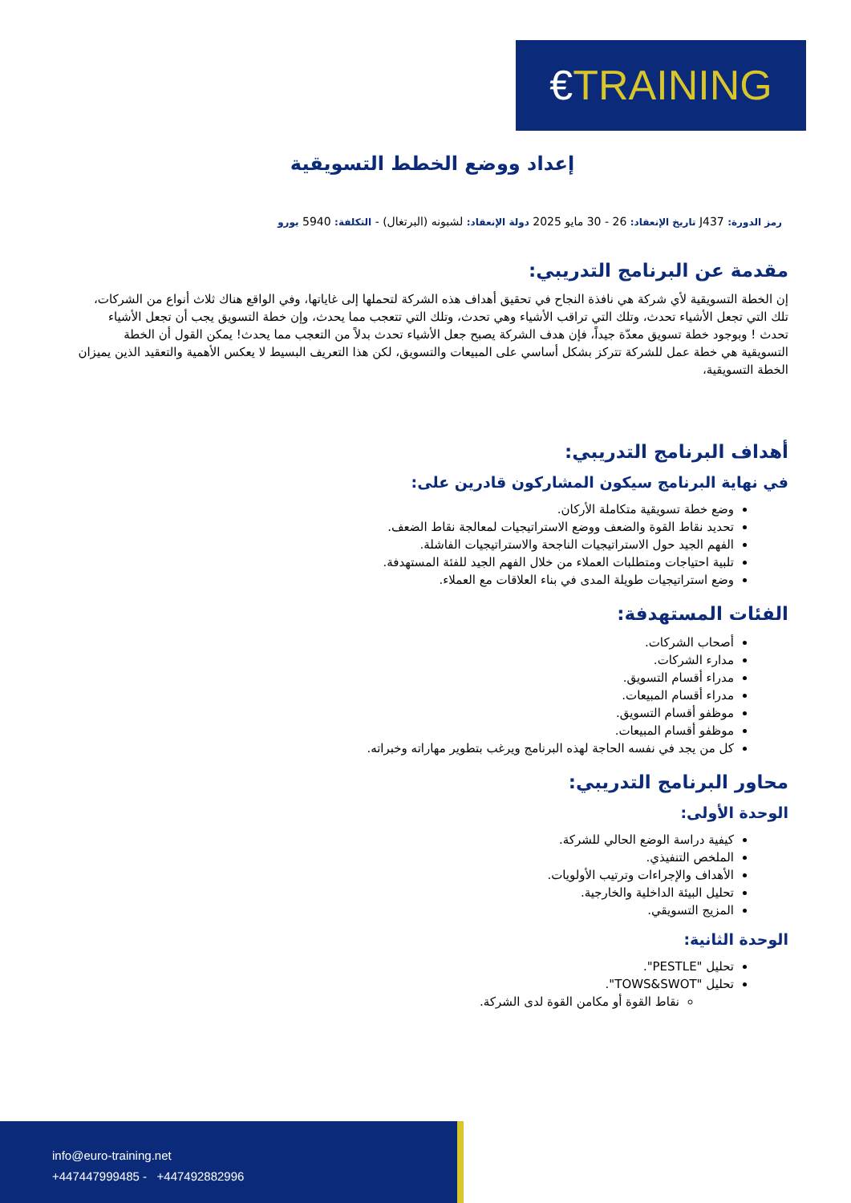€TRAINING
إعداد ووضع الخطط التسويقية
رمز الدورة: J437 تاريخ الإنعقاد: 26 - 30 مايو 2025 دولة الإنعقاد: لشبونه (البرتغال) - التكلفة: 5940 يورو
مقدمة عن البرنامج التدريبي:
إن الخطة التسويقية لأي شركة هي نافذة النجاح في تحقيق أهداف هذه الشركة لتحملها إلى غاياتها، وفي الواقع هناك ثلاث أنواع من الشركات، تلك التي تجعل الأشياء تحدث، وتلك التي تراقب الأشياء وهي تحدث، وتلك التي تتعجب مما يحدث، وإن خطة التسويق يجب أن تجعل الأشياء تحدث ! وبوجود خطة تسويق معدّة جيداً، فإن هدف الشركة يصبح جعل الأشياء تحدث بدلاً من التعجب مما يحدث! يمكن القول أن الخطة التسويقية هي خطة عمل للشركة تتركز بشكل أساسي على المبيعات والتسويق، لكن هذا التعريف البسيط لا يعكس الأهمية والتعقيد الذين يميزان الخطة التسويقية،
أهداف البرنامج التدريبي:
في نهاية البرنامج سيكون المشاركون قادرين على:
وضع خطة تسويقية متكاملة الأركان.
تحديد نقاط القوة والضعف ووضع الاستراتيجيات لمعالجة نقاط الضعف.
الفهم الجيد حول الاستراتيجيات الناجحة والاستراتيجيات الفاشلة.
تلبية احتياجات ومتطلبات العملاء من خلال الفهم الجيد للفئة المستهدفة.
وضع استراتيجيات طويلة المدى في بناء العلاقات مع العملاء.
الفئات المستهدفة:
أصحاب الشركات.
مدارء الشركات.
مدراء أقسام التسويق.
مدراء أقسام المبيعات.
موظفو أقسام التسويق.
موظفو أقسام المبيعات.
كل من يجد في نفسه الحاجة لهذه البرنامج ويرغب بتطوير مهاراته وخبراته.
محاور البرنامج التدريبي:
الوحدة الأولى:
كيفية دراسة الوضع الحالي للشركة.
الملخص التنفيذي.
الأهداف والإجراءات وترتيب الأولويات.
تحليل البيئة الداخلية والخارجية.
المزيج التسويقي.
الوحدة الثانية:
تحليل "PESTLE".
تحليل "TOWS&SWOT".
نقاط القوة أو مكامن القوة لدى الشركة.
info@euro-training.net
+447447999485 - +447492882996